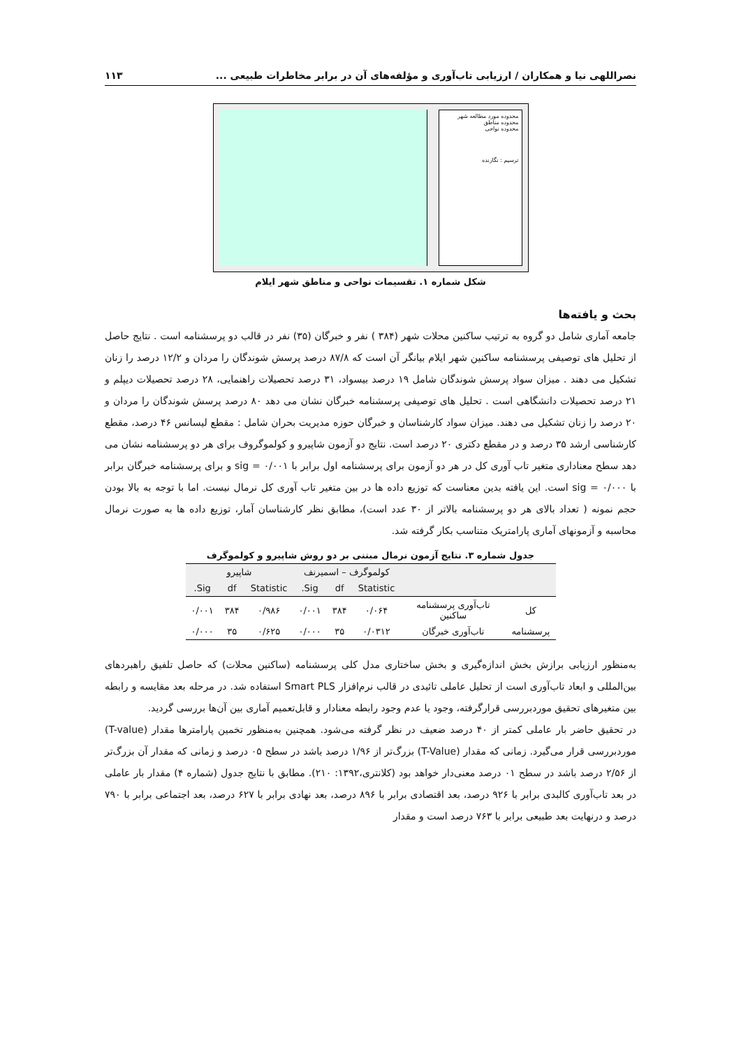نصراللهی نیا و همکاران / ارزیابی تاب‌آوری و مؤلفه‌های آن در برابر مخاطرات طبیعی ... ۱۱۳
محدوده مورد مطالعه شهر
محدوده مناطق
محدوده نواحی
ترسیم : نگارنده
شکل شماره ۱. تقسیمات نواحی و مناطق شهر ایلام
بحث و یافته‌ها
جامعه آماری شامل دو گروه به ترتیب ساکنین محلات شهر (۳۸۴ ) نفر و خبرگان (۳۵) نفر در قالب دو پرسشنامه است . نتایج حاصل از تحلیل های توصیفی پرسشنامه ساکنین شهر ایلام بیانگر آن است که ۸۷/۸ درصد پرسش شوندگان را مردان و ۱۲/۲ درصد را زنان تشکیل می دهند . میزان سواد پرسش شوندگان شامل ۱۹ درصد بیسواد، ۳۱ درصد تحصیلات راهنمایی، ۲۸ درصد تحصیلات دیپلم و ۲۱ درصد تحصیلات دانشگاهی است . تحلیل های توصیفی پرسشنامه خبرگان نشان می دهد ۸۰ درصد پرسش شوندگان را مردان و ۲۰ درصد را زنان تشکیل می دهند. میزان سواد کارشناسان و خبرگان حوزه مدیریت بحران شامل : مقطع لیسانس ۴۶ درصد، مقطع کارشناسی ارشد ۳۵ درصد و در مقطع دکتری ۲۰ درصد است. نتایج دو آزمون شاپیرو و کولموگروف برای هر دو پرسشنامه نشان می دهد سطح معناداری متغیر تاب آوری کل در هر دو آزمون برای پرسشنامه اول برابر با ۰/۰۰۱ = sig و برای پرسشنامه خبرگان برابر با ۰/۰۰۰ = sig است. این یافته بدین معناست که توزیع داده ها در بین متغیر تاب آوری کل نرمال نیست. اما با توجه به بالا بودن حجم نمونه ( تعداد بالای هر دو پرسشنامه بالاتر از ۳۰ عدد است)، مطابق نظر کارشناسان آمار، توزیع داده ها به صورت نرمال محاسبه و آزمونهای آماری پارامتریک متناسب بکار گرفته شد.
جدول شماره ۳. نتایج آزمون نرمال مبتنی بر دو روش شاپیرو و کولموگرف
| | | کولموگرف – اسمیرنف | | | شاپیرو | | |
| --- | --- | --- | --- | --- | --- | --- | --- |
| | | Statistic | df | Sig. | Statistic | df | Sig. |
| کل | تاب‌آوری پرسشنامه ساکنین | ۰/۰۶۴ | ۳۸۴ | ۰/۰۰۱ | ۰/۹۸۶ | ۳۸۴ | ۰/۰۰۱ |
| پرسشنامه | تاب‌آوری خبرگان | ۰/۰۳۱۲ | ۳۵ | ۰/۰۰۰ | ۰/۶۲۵ | ۳۵ | ۰/۰۰۰ |
به‌منظور ارزیابی برازش بخش اندازه‌گیری و بخش ساختاری مدل کلی پرسشنامه (ساکنین محلات) که حاصل تلفیق راهبردهای بین‌المللی و ابعاد تاب‌آوری است از تحلیل عاملی تائیدی در قالب نرم‌افزار Smart PLS استفاده شد. در مرحله بعد مقایسه و رابطه بین متغیرهای تحقیق موردبررسی قرارگرفته، وجود یا عدم وجود رابطه معنادار و قابل‌تعمیم آماری بین آن‌ها بررسی گردید.
در تحقیق حاضر بار عاملی کمتر از ۴۰ درصد ضعیف در نظر گرفته می‌شود. همچنین به‌منظور تخمین پارامترها مقدار (T-value) موردبررسی قرار می‌گیرد. زمانی که مقدار (T-Value) بزرگ‌تر از ۱/۹۶ درصد باشد در سطح ۰۵ درصد و زمانی که مقدار آن بزرگ‌تر از ۲/۵۶ درصد باشد در سطح ۰۱ درصد معنی‌دار خواهد بود (کلانتری،۱۳۹۲: ۲۱۰). مطابق با نتایج جدول (شماره ۴) مقدار بار عاملی در بعد تاب‌آوری کالبدی برابر با ۹۲۶ درصد، بعد اقتصادی برابر با ۸۹۶ درصد، بعد نهادی برابر با ۶۲۷ درصد، بعد اجتماعی برابر با ۷۹۰ درصد و درنهایت بعد طبیعی برابر با ۷۶۳ درصد است و مقدار